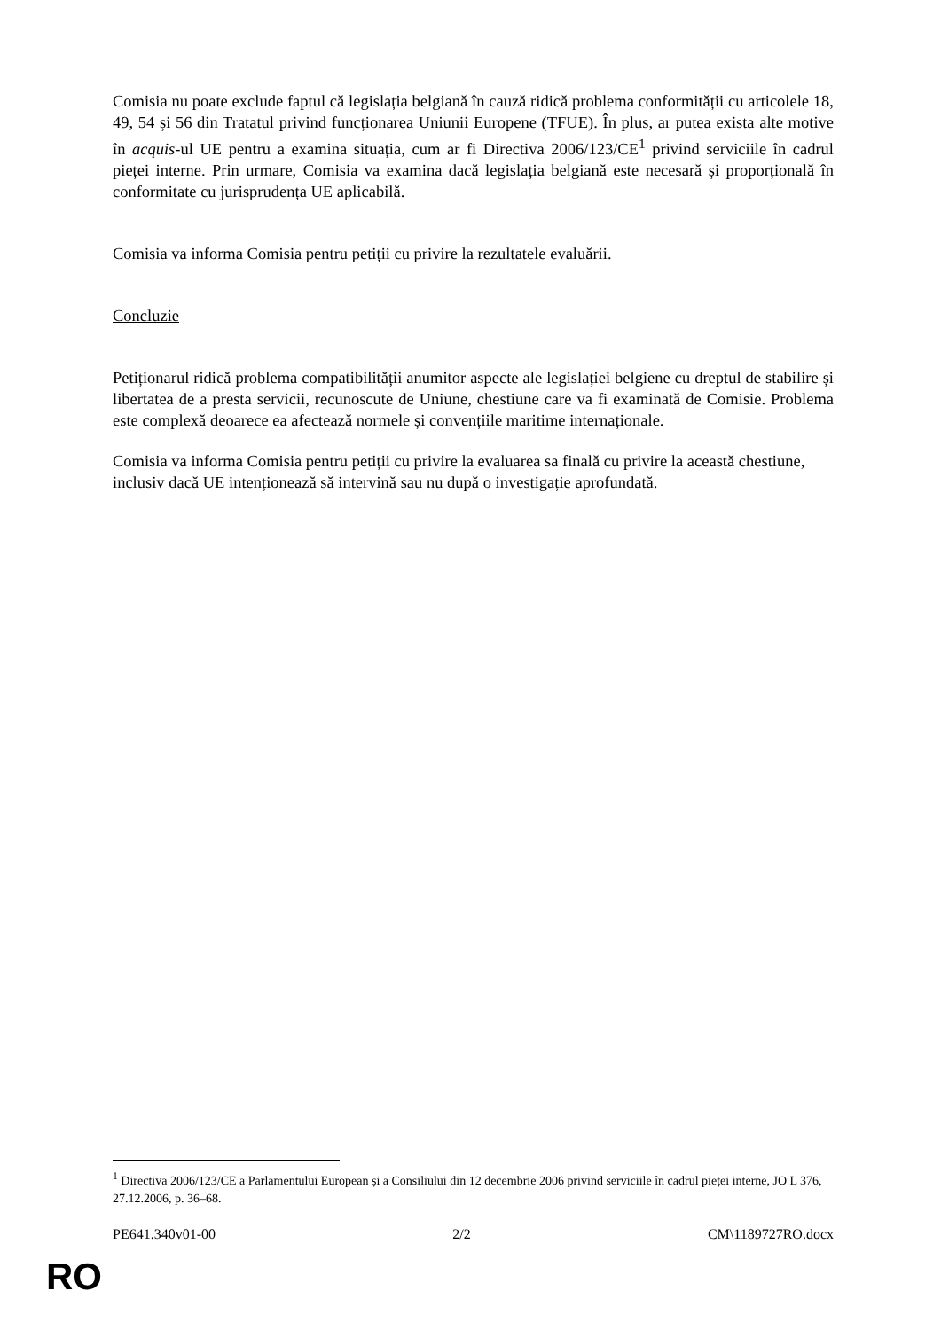Comisia nu poate exclude faptul că legislația belgiană în cauză ridică problema conformității cu articolele 18, 49, 54 și 56 din Tratatul privind funcționarea Uniunii Europene (TFUE). În plus, ar putea exista alte motive în acquis-ul UE pentru a examina situația, cum ar fi Directiva 2006/123/CE<sup>1</sup> privind serviciile în cadrul pieței interne. Prin urmare, Comisia va examina dacă legislația belgiană este necesară și proporțională în conformitate cu jurisprudența UE aplicabilă.
Comisia va informa Comisia pentru petiții cu privire la rezultatele evaluării.
Concluzie
Petiționarul ridică problema compatibilității anumitor aspecte ale legislației belgiene cu dreptul de stabilire și libertatea de a presta servicii, recunoscute de Uniune, chestiune care va fi examinată de Comisie. Problema este complexă deoarece ea afectează normele și convențiile maritime internaționale.
Comisia va informa Comisia pentru petiții cu privire la evaluarea sa finală cu privire la această chestiune, inclusiv dacă UE intenționează să intervină sau nu după o investigație aprofundată.
<sup>1</sup> Directiva 2006/123/CE a Parlamentului European și a Consiliului din 12 decembrie 2006 privind serviciile în cadrul pieței interne, JO L 376, 27.12.2006, p. 36–68.
PE641.340v01-00 2/2 CM\1189727RO.docx
RO